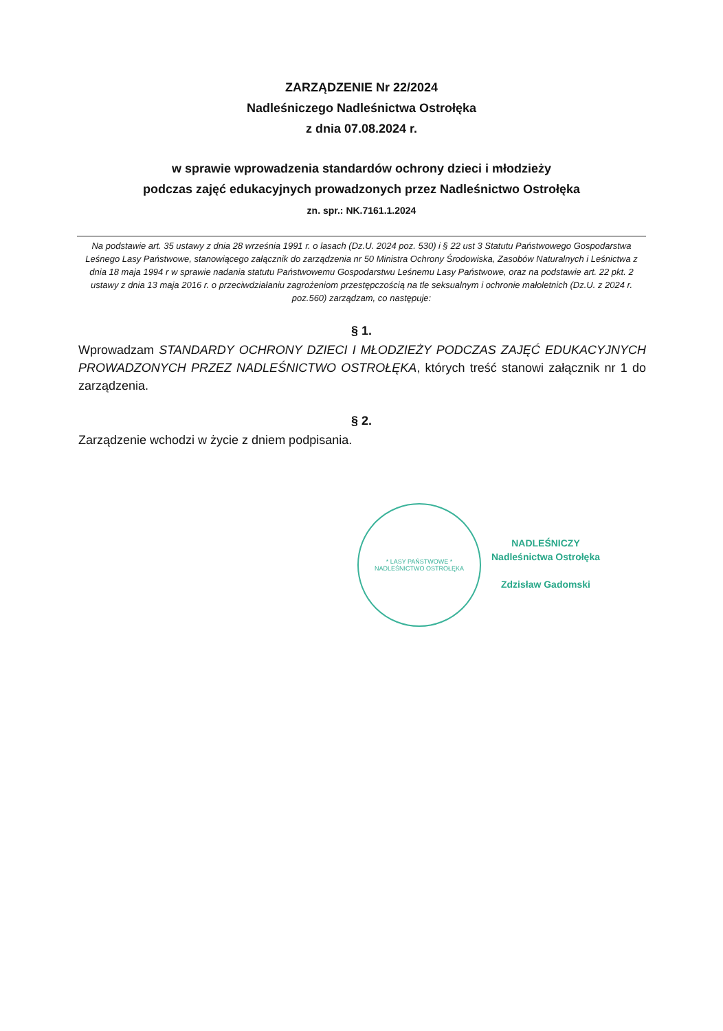ZARZĄDZENIE Nr 22/2024
Nadleśniczego Nadleśnictwa Ostrołęka
z dnia 07.08.2024 r.
w sprawie wprowadzenia standardów ochrony dzieci i młodzieży
podczas zajęć edukacyjnych prowadzonych przez Nadleśnictwo Ostrołęka
zn. spr.: NK.7161.1.2024
Na podstawie art. 35 ustawy z dnia 28 września 1991 r. o lasach (Dz.U. 2024 poz. 530) i § 22 ust 3 Statutu Państwowego Gospodarstwa Leśnego Lasy Państwowe, stanowiącego załącznik do zarządzenia nr 50 Ministra Ochrony Środowiska, Zasobów Naturalnych i Leśnictwa z dnia 18 maja 1994 r w sprawie nadania statutu Państwowemu Gospodarstwu Leśnemu Lasy Państwowe, oraz na podstawie art. 22 pkt. 2 ustawy z dnia 13 maja 2016 r. o przeciwdziałaniu zagrożeniom przestępczością na tle seksualnym i ochronie małoletnich (Dz.U. z 2024 r. poz.560) zarządzam, co następuje:
§ 1.
Wprowadzam STANDARDY OCHRONY DZIECI I MŁODZIEŻY PODCZAS ZAJĘĆ EDUKACYJNYCH PROWADZONYCH PRZEZ NADLEŚNICTWO OSTROŁĘKA, których treść stanowi załącznik nr 1 do zarządzenia.
§ 2.
Zarządzenie wchodzi w życie z dniem podpisania.
* LASY PAŃSTWOWE *
NADLEŚNICTWO OSTROŁĘKA
NADLEŚNICZY
Nadleśnictwa Ostrołęka
Zdzisław Gadomski